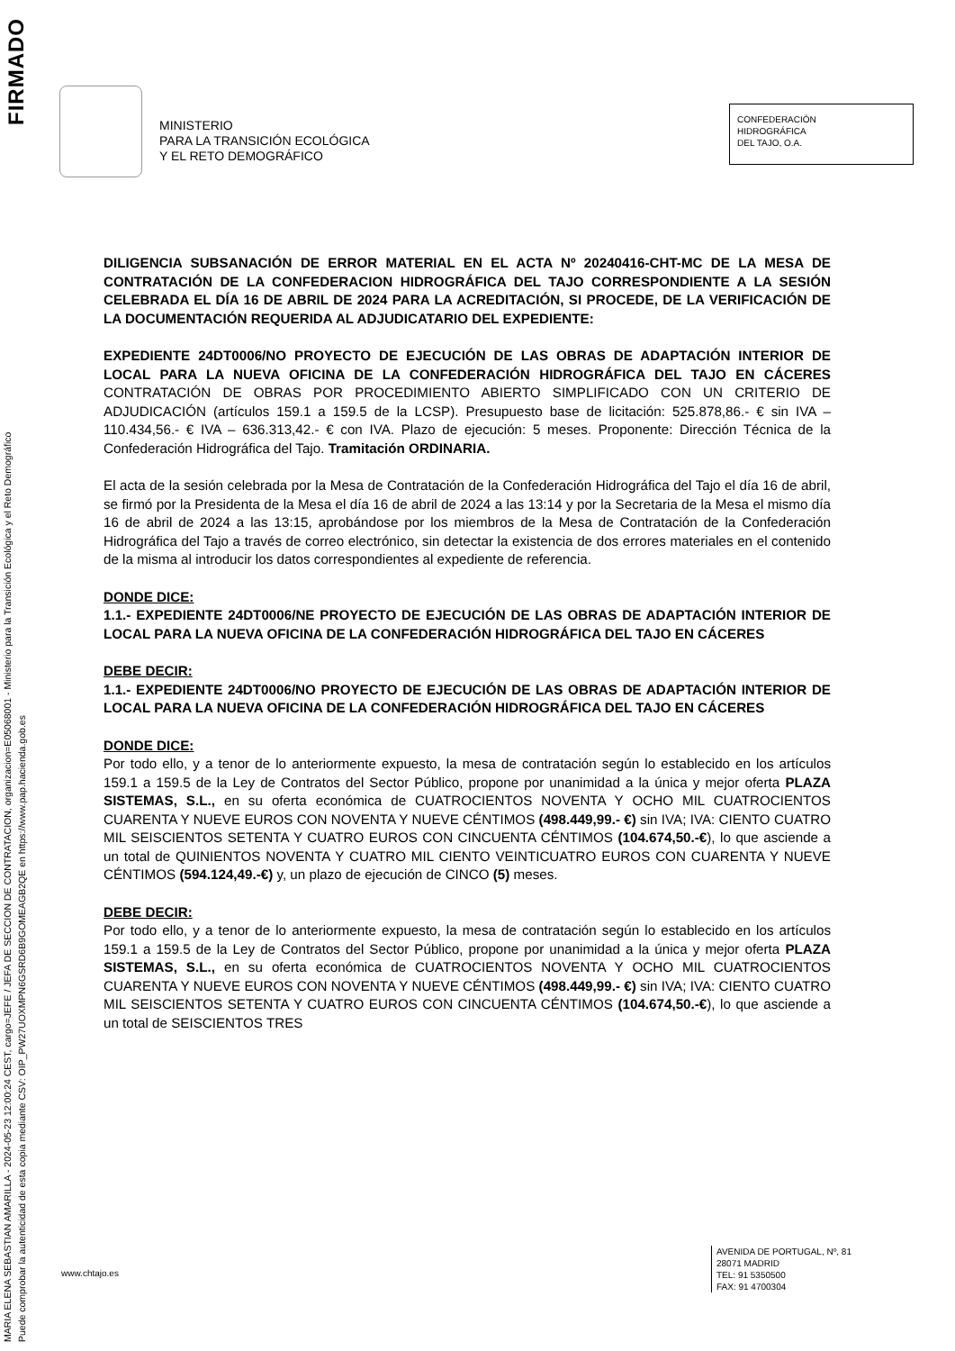FIRMADO
MARIA ELENA SEBASTIAN AMARILLA - 2024-05-23 12:00:24 CEST, cargo=JEFE / JEFA DE SECCION DE CONTRATACION, organizacion=E05068001 - Ministerio para la Transición Ecológica y el Reto Demográfico
Puede comprobar la autenticidad de esta copia mediante CSV: OIP_PW27UOXMPN6GSRD6B9GOMEAGB2QE en https://www.pap.hacienda.gob.es
MINISTERIO
PARA LA TRANSICIÓN ECOLÓGICA
Y EL RETO DEMOGRÁFICO
CONFEDERACIÓN
HIDROGRÁFICA
DEL TAJO, O.A.
DILIGENCIA SUBSANACIÓN DE ERROR MATERIAL EN EL ACTA Nº 20240416-CHT-MC DE LA MESA DE CONTRATACIÓN DE LA CONFEDERACION HIDROGRÁFICA DEL TAJO CORRESPONDIENTE A LA SESIÓN CELEBRADA EL DÍA 16 DE ABRIL DE 2024 PARA LA ACREDITACIÓN, SI PROCEDE, DE LA VERIFICACIÓN DE LA DOCUMENTACIÓN REQUERIDA AL ADJUDICATARIO DEL EXPEDIENTE:
EXPEDIENTE 24DT0006/NO PROYECTO DE EJECUCIÓN DE LAS OBRAS DE ADAPTACIÓN INTERIOR DE LOCAL PARA LA NUEVA OFICINA DE LA CONFEDERACIÓN HIDROGRÁFICA DEL TAJO EN CÁCERES CONTRATACIÓN DE OBRAS POR PROCEDIMIENTO ABIERTO SIMPLIFICADO CON UN CRITERIO DE ADJUDICACIÓN (artículos 159.1 a 159.5 de la LCSP). Presupuesto base de licitación: 525.878,86.- € sin IVA – 110.434,56.- € IVA – 636.313,42.- € con IVA. Plazo de ejecución: 5 meses. Proponente: Dirección Técnica de la Confederación Hidrográfica del Tajo. Tramitación ORDINARIA.
El acta de la sesión celebrada por la Mesa de Contratación de la Confederación Hidrográfica del Tajo el día 16 de abril, se firmó por la Presidenta de la Mesa el día 16 de abril de 2024 a las 13:14 y por la Secretaria de la Mesa el mismo día 16 de abril de 2024 a las 13:15, aprobándose por los miembros de la Mesa de Contratación de la Confederación Hidrográfica del Tajo a través de correo electrónico, sin detectar la existencia de dos errores materiales en el contenido de la misma al introducir los datos correspondientes al expediente de referencia.
DONDE DICE:
1.1.- EXPEDIENTE 24DT0006/NE PROYECTO DE EJECUCIÓN DE LAS OBRAS DE ADAPTACIÓN INTERIOR DE LOCAL PARA LA NUEVA OFICINA DE LA CONFEDERACIÓN HIDROGRÁFICA DEL TAJO EN CÁCERES
DEBE DECIR:
1.1.- EXPEDIENTE 24DT0006/NO PROYECTO DE EJECUCIÓN DE LAS OBRAS DE ADAPTACIÓN INTERIOR DE LOCAL PARA LA NUEVA OFICINA DE LA CONFEDERACIÓN HIDROGRÁFICA DEL TAJO EN CÁCERES
DONDE DICE:
Por todo ello, y a tenor de lo anteriormente expuesto, la mesa de contratación según lo establecido en los artículos 159.1 a 159.5 de la Ley de Contratos del Sector Público, propone por unanimidad a la única y mejor oferta PLAZA SISTEMAS, S.L., en su oferta económica de CUATROCIENTOS NOVENTA Y OCHO MIL CUATROCIENTOS CUARENTA Y NUEVE EUROS CON NOVENTA Y NUEVE CÉNTIMOS (498.449,99.- €) sin IVA; IVA: CIENTO CUATRO MIL SEISCIENTOS SETENTA Y CUATRO EUROS CON CINCUENTA CÉNTIMOS (104.674,50.-€), lo que asciende a un total de QUINIENTOS NOVENTA Y CUATRO MIL CIENTO VEINTICUATRO EUROS CON CUARENTA Y NUEVE CÉNTIMOS (594.124,49.-€) y, un plazo de ejecución de CINCO (5) meses.
DEBE DECIR:
Por todo ello, y a tenor de lo anteriormente expuesto, la mesa de contratación según lo establecido en los artículos 159.1 a 159.5 de la Ley de Contratos del Sector Público, propone por unanimidad a la única y mejor oferta PLAZA SISTEMAS, S.L., en su oferta económica de CUATROCIENTOS NOVENTA Y OCHO MIL CUATROCIENTOS CUARENTA Y NUEVE EUROS CON NOVENTA Y NUEVE CÉNTIMOS (498.449,99.- €) sin IVA; IVA: CIENTO CUATRO MIL SEISCIENTOS SETENTA Y CUATRO EUROS CON CINCUENTA CÉNTIMOS (104.674,50.-€), lo que asciende a un total de SEISCIENTOS TRES
www.chtajo.es
AVENIDA DE PORTUGAL, Nº, 81
28071 MADRID
TEL: 91 5350500
FAX: 91 4700304